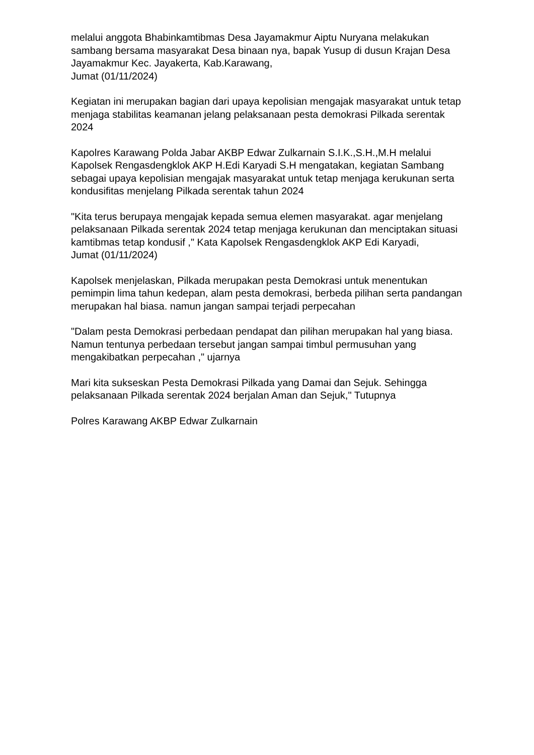melalui anggota Bhabinkamtibmas Desa Jayamakmur Aiptu Nuryana melakukan sambang bersama masyarakat Desa binaan nya, bapak Yusup di dusun Krajan Desa Jayamakmur Kec. Jayakerta, Kab.Karawang,
Jumat (01/11/2024)
Kegiatan ini merupakan bagian dari upaya kepolisian mengajak masyarakat untuk tetap menjaga stabilitas keamanan jelang pelaksanaan pesta demokrasi Pilkada serentak 2024
Kapolres Karawang Polda Jabar AKBP Edwar Zulkarnain S.I.K.,S.H.,M.H melalui Kapolsek Rengasdengklok AKP H.Edi Karyadi S.H mengatakan, kegiatan Sambang sebagai upaya kepolisian mengajak masyarakat untuk tetap menjaga kerukunan serta kondusifitas menjelang Pilkada serentak tahun 2024
"Kita terus berupaya mengajak kepada semua elemen masyarakat. agar menjelang pelaksanaan Pilkada serentak 2024 tetap menjaga kerukunan dan menciptakan situasi kamtibmas tetap kondusif ," Kata Kapolsek Rengasdengklok AKP Edi Karyadi,
Jumat (01/11/2024)
Kapolsek menjelaskan, Pilkada merupakan pesta Demokrasi untuk menentukan pemimpin lima tahun kedepan, alam pesta demokrasi, berbeda pilihan serta pandangan merupakan hal biasa. namun jangan sampai terjadi perpecahan
"Dalam pesta Demokrasi perbedaan pendapat dan pilihan merupakan hal yang biasa. Namun tentunya perbedaan tersebut jangan sampai timbul permusuhan yang mengakibatkan perpecahan ," ujarnya
Mari kita sukseskan Pesta Demokrasi Pilkada yang Damai dan Sejuk. Sehingga pelaksanaan Pilkada serentak 2024 berjalan Aman dan Sejuk," Tutupnya
Polres Karawang AKBP Edwar Zulkarnain